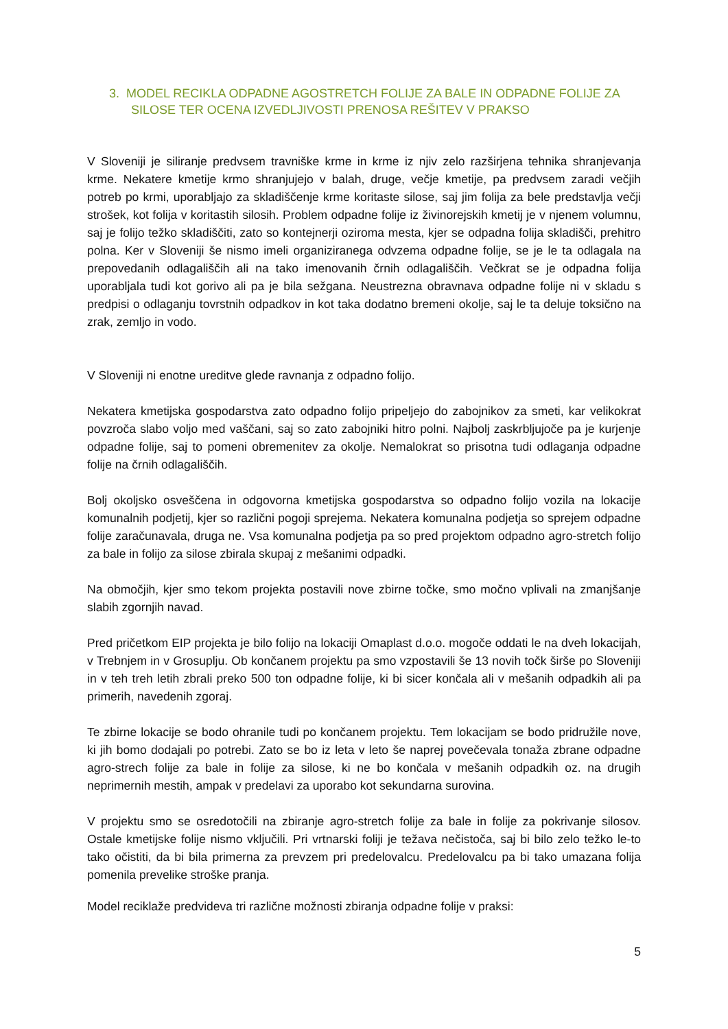3. MODEL RECIKLA ODPADNE AGOSTRETCH FOLIJE ZA BALE IN ODPADNE FOLIJE ZA SILOSE TER OCENA IZVEDLJIVOSTI PRENOSA REŠITEV V PRAKSO
V Sloveniji je siliranje predvsem travniške krme in krme iz njiv zelo razširjena tehnika shranjevanja krme. Nekatere kmetije krmo shranjujejo v balah, druge, večje kmetije, pa predvsem zaradi večjih potreb po krmi, uporabljajo za skladiščenje krme koritaste silose, saj jim folija za bele predstavlja večji strošek, kot folija v koritastih silosih. Problem odpadne folije iz živinorejskih kmetij je v njenem volumnu, saj je folijo težko skladiščiti, zato so kontejnerji oziroma mesta, kjer se odpadna folija skladišči, prehitro polna. Ker v Sloveniji še nismo imeli organiziranega odvzema odpadne folije, se je le ta odlagala na prepovedanih odlagališčih ali na tako imenovanih črnih odlagališčih. Večkrat se je odpadna folija uporabljala tudi kot gorivo ali pa je bila sežgana. Neustrezna obravnava odpadne folije ni v skladu s predpisi o odlaganju tovrstnih odpadkov in kot taka dodatno bremeni okolje, saj le ta deluje toksično na zrak, zemljo in vodo.
V Sloveniji ni enotne ureditve glede ravnanja z odpadno folijo.
Nekatera kmetijska gospodarstva zato odpadno folijo pripeljejo do zabojnikov za smeti, kar velikokrat povzroča slabo voljo med vaščani, saj so zato zabojniki hitro polni. Najbolj zaskrbljujoče pa je kurjenje odpadne folije, saj to pomeni obremenitev za okolje. Nemalokrat so prisotna tudi odlaganja odpadne folije na črnih odlagališčih.
Bolj okoljsko osveščena in odgovorna kmetijska gospodarstva so odpadno folijo vozila na lokacije komunalnih podjetij, kjer so različni pogoji sprejema. Nekatera komunalna podjetja so sprejem odpadne folije zaračunavala, druga ne. Vsa komunalna podjetja pa so pred projektom odpadno agro-stretch folijo za bale in folijo za silose zbirala skupaj z mešanimi odpadki.
Na območjih, kjer smo tekom projekta postavili nove zbirne točke, smo močno vplivali na zmanjšanje slabih zgornjih navad.
Pred pričetkom EIP projekta je bilo folijo na lokaciji Omaplast d.o.o. mogoče oddati le na dveh lokacijah, v Trebnjem in v Grosuplju. Ob končanem projektu pa smo vzpostavili še 13 novih točk širše po Sloveniji in v teh treh letih zbrali preko 500 ton odpadne folije, ki bi sicer končala ali v mešanih odpadkih ali pa primerih, navedenih zgoraj.
Te zbirne lokacije se bodo ohranile tudi po končanem projektu. Tem lokacijam se bodo pridružile nove, ki jih bomo dodajali po potrebi. Zato se bo iz leta v leto še naprej povečevala tonaža zbrane odpadne agro-strech folije za bale in folije za silose, ki ne bo končala v mešanih odpadkih oz. na drugih neprimernih mestih, ampak v predelavi za uporabo kot sekundarna surovina.
V projektu smo se osredotočili na zbiranje agro-stretch folije za bale in folije za pokrivanje silosov. Ostale kmetijske folije nismo vključili. Pri vrtnarski foliji je težava nečistoča, saj bi bilo zelo težko le-to tako očistiti, da bi bila primerna za prevzem pri predelovalcu. Predelovalcu pa bi tako umazana folija pomenila prevelike stroške pranja.
Model reciklaže predvideva tri različne možnosti zbiranja odpadne folije v praksi:
5